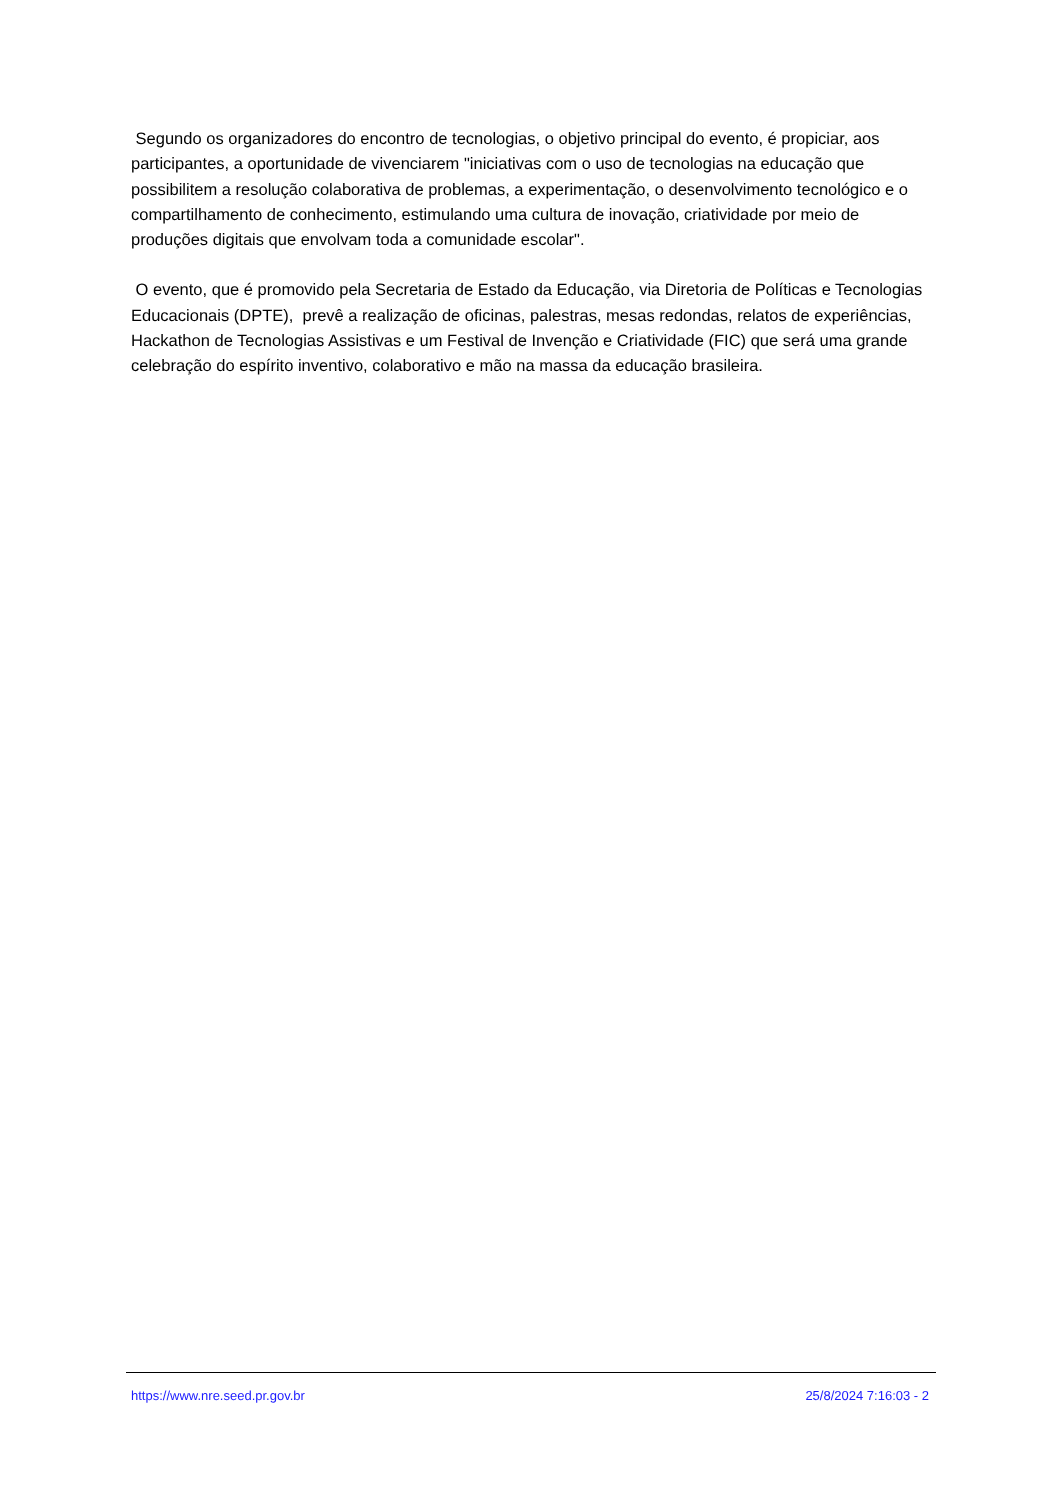Segundo os organizadores do encontro de tecnologias, o objetivo principal do evento, é propiciar, aos participantes, a oportunidade de vivenciarem "iniciativas com o uso de tecnologias na educação que possibilitem a resolução colaborativa de problemas, a experimentação, o desenvolvimento tecnológico e o compartilhamento de conhecimento, estimulando uma cultura de inovação, criatividade por meio de produções digitais que envolvam toda a comunidade escolar".
O evento, que é promovido pela Secretaria de Estado da Educação, via Diretoria de Políticas e Tecnologias Educacionais (DPTE), prevê a realização de oficinas, palestras, mesas redondas, relatos de experiências, Hackathon de Tecnologias Assistivas e um Festival de Invenção e Criatividade (FIC) que será uma grande celebração do espírito inventivo, colaborativo e mão na massa da educação brasileira.
https://www.nre.seed.pr.gov.br 25/8/2024 7:16:03 - 2